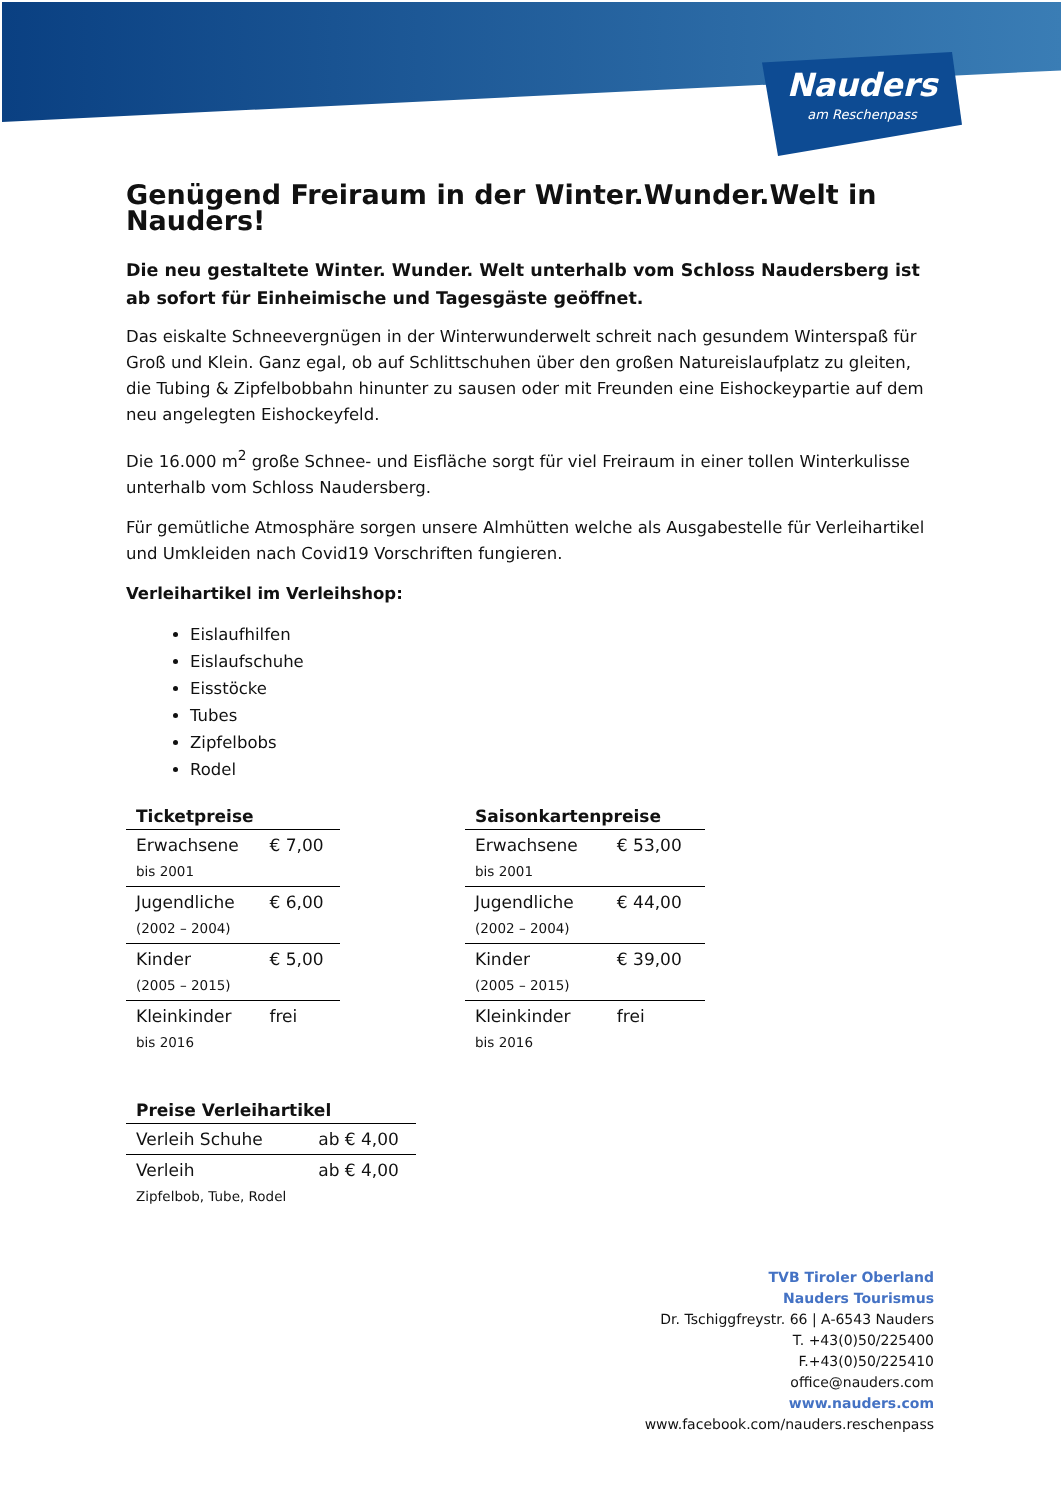Nauders
am Reschenpass
Genügend Freiraum in der Winter.Wunder.Welt in Nauders!
Die neu gestaltete Winter. Wunder. Welt unterhalb vom Schloss Naudersberg ist ab sofort für Einheimische und Tagesgäste geöffnet.
Das eiskalte Schneevergnügen in der Winterwunderwelt schreit nach gesundem Winterspaß für Groß und Klein. Ganz egal, ob auf Schlittschuhen über den großen Natureislaufplatz zu gleiten, die Tubing & Zipfelbobbahn hinunter zu sausen oder mit Freunden eine Eishockeypartie auf dem neu angelegten Eishockeyfeld.
Die 16.000 m<sup>2</sup> große Schnee- und Eisfläche sorgt für viel Freiraum in einer tollen Winterkulisse unterhalb vom Schloss Naudersberg.
Für gemütliche Atmosphäre sorgen unsere Almhütten welche als Ausgabestelle für Verleihartikel und Umkleiden nach Covid19 Vorschriften fungieren.
Verleihartikel im Verleihshop:
Eislaufhilfen
Eislaufschuhe
Eisstöcke
Tubes
Zipfelbobs
Rodel
| Ticketpreise | |
| --- | --- |
| Erwachsene bis 2001 | € 7,00 |
| Jugendliche (2002 – 2004) | € 6,00 |
| Kinder (2005 – 2015) | € 5,00 |
| Kleinkinder bis 2016 | frei |
| Saisonkartenpreise | |
| --- | --- |
| Erwachsene bis 2001 | € 53,00 |
| Jugendliche (2002 – 2004) | € 44,00 |
| Kinder (2005 – 2015) | € 39,00 |
| Kleinkinder bis 2016 | frei |
| Preise Verleihartikel | |
| --- | --- |
| Verleih Schuhe | ab € 4,00 |
| Verleih Zipfelbob, Tube, Rodel | ab € 4,00 |
TVB Tiroler Oberland
Nauders Tourismus
Dr. Tschiggfreystr. 66 | A-6543 Nauders
T. +43(0)50/225400
F.+43(0)50/225410
office@nauders.com
www.nauders.com
www.facebook.com/nauders.reschenpass